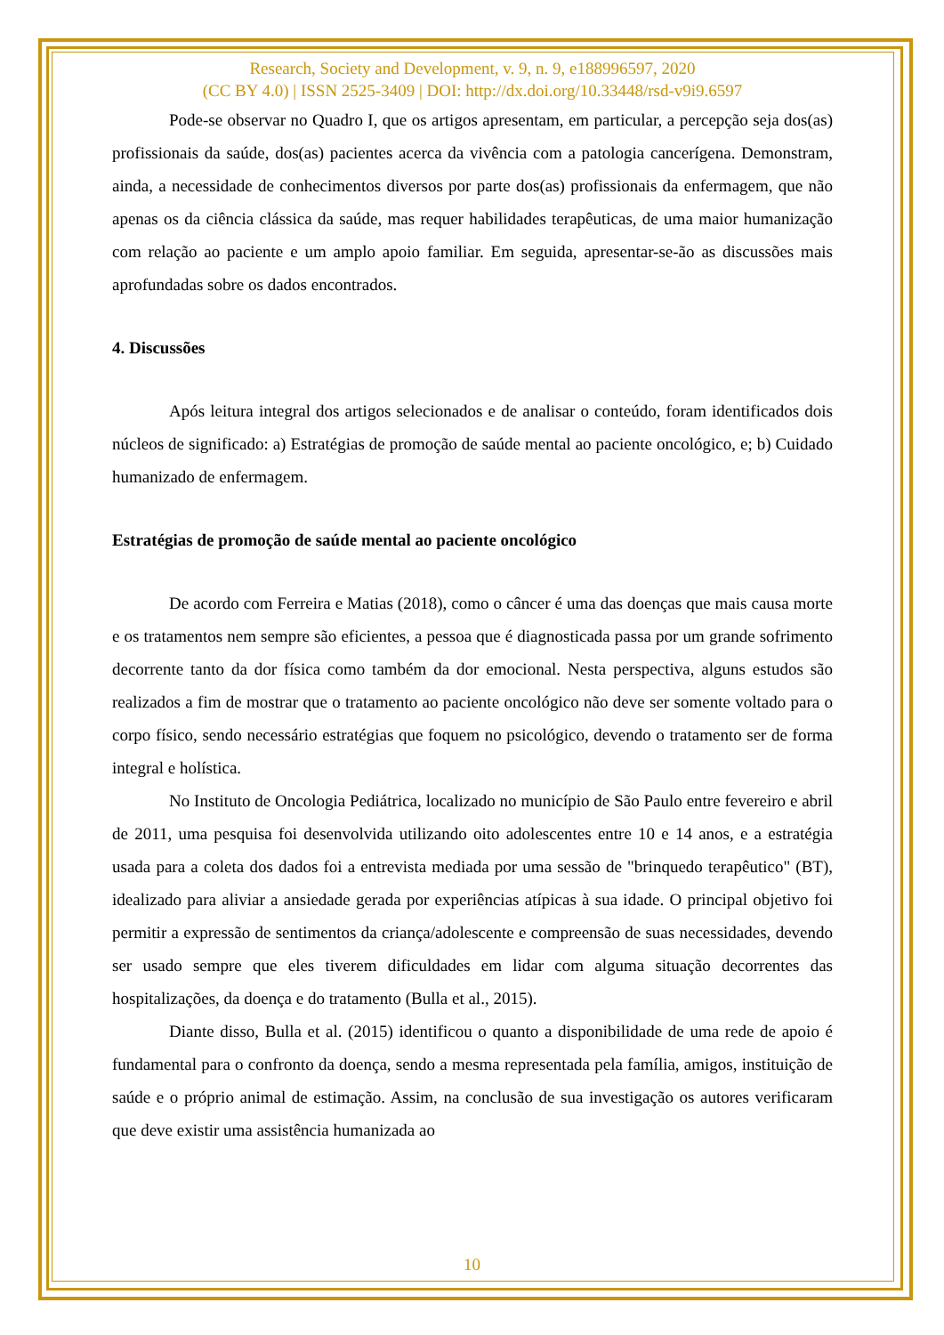Research, Society and Development, v. 9, n. 9, e188996597, 2020
(CC BY 4.0) | ISSN 2525-3409 | DOI: http://dx.doi.org/10.33448/rsd-v9i9.6597
Pode-se observar no Quadro I, que os artigos apresentam, em particular, a percepção seja dos(as) profissionais da saúde, dos(as) pacientes acerca da vivência com a patologia cancerígena. Demonstram, ainda, a necessidade de conhecimentos diversos por parte dos(as) profissionais da enfermagem, que não apenas os da ciência clássica da saúde, mas requer habilidades terapêuticas, de uma maior humanização com relação ao paciente e um amplo apoio familiar. Em seguida, apresentar-se-ão as discussões mais aprofundadas sobre os dados encontrados.
4. Discussões
Após leitura integral dos artigos selecionados e de analisar o conteúdo, foram identificados dois núcleos de significado: a) Estratégias de promoção de saúde mental ao paciente oncológico, e; b) Cuidado humanizado de enfermagem.
Estratégias de promoção de saúde mental ao paciente oncológico
De acordo com Ferreira e Matias (2018), como o câncer é uma das doenças que mais causa morte e os tratamentos nem sempre são eficientes, a pessoa que é diagnosticada passa por um grande sofrimento decorrente tanto da dor física como também da dor emocional. Nesta perspectiva, alguns estudos são realizados a fim de mostrar que o tratamento ao paciente oncológico não deve ser somente voltado para o corpo físico, sendo necessário estratégias que foquem no psicológico, devendo o tratamento ser de forma integral e holística.
No Instituto de Oncologia Pediátrica, localizado no município de São Paulo entre fevereiro e abril de 2011, uma pesquisa foi desenvolvida utilizando oito adolescentes entre 10 e 14 anos, e a estratégia usada para a coleta dos dados foi a entrevista mediada por uma sessão de "brinquedo terapêutico" (BT), idealizado para aliviar a ansiedade gerada por experiências atípicas à sua idade. O principal objetivo foi permitir a expressão de sentimentos da criança/adolescente e compreensão de suas necessidades, devendo ser usado sempre que eles tiverem dificuldades em lidar com alguma situação decorrentes das hospitalizações, da doença e do tratamento (Bulla et al., 2015).
Diante disso, Bulla et al. (2015) identificou o quanto a disponibilidade de uma rede de apoio é fundamental para o confronto da doença, sendo a mesma representada pela família, amigos, instituição de saúde e o próprio animal de estimação. Assim, na conclusão de sua investigação os autores verificaram que deve existir uma assistência humanizada ao
10